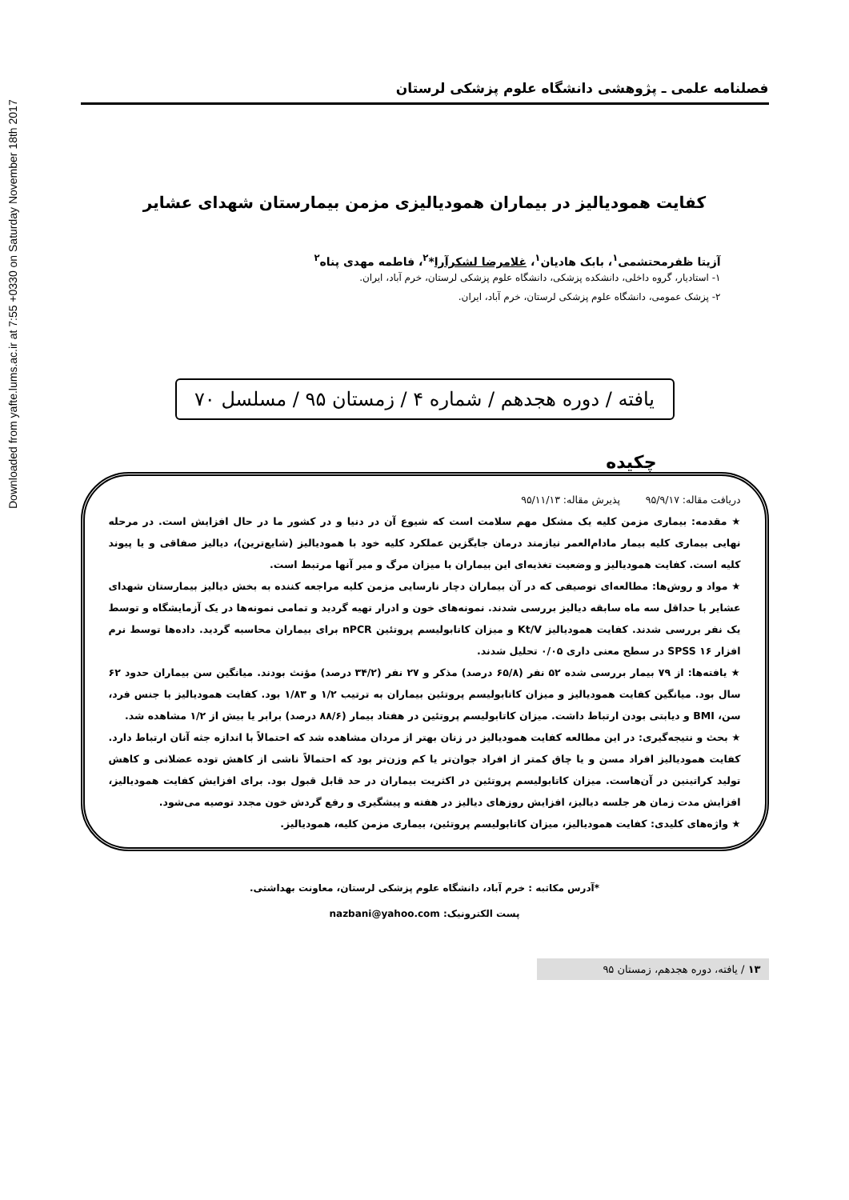Downloaded from yafte.lums.ac.ir at 7:55 +0330 on Saturday November 18th 2017
فصلنامه علمی ـ پژوهشی دانشگاه علوم پزشکی لرستان
کفایت همودیالیز در بیماران همودیالیزی مزمن بیمارستان شهدای عشایر
آزیتا ظفرمحتشمی<sup>۱</sup>، بابک هادیان<sup>۱</sup>، غلامرضا لشکرآرا*<sup>۲</sup>، فاطمه مهدی پناه<sup>۲</sup>
۱- استادیار، گروه داخلی، دانشکده پزشکی، دانشگاه علوم پزشکی لرستان، خرم آباد، ایران.
۲- پزشک عمومی، دانشگاه علوم پزشکی لرستان، خرم آباد، ایران.
یافته / دوره هجدهم / شماره ۴ / زمستان ۹۵ / مسلسل ۷۰
چکیده
دریافت مقاله: ۹۵/۹/۱۷ پذیرش مقاله: ۹۵/۱۱/۱۳
★ مقدمه: بیماری مزمن کلیه یک مشکل مهم سلامت است که شیوع آن در دنیا و در کشور ما در حال افزایش است. در مرحله نهایی بیماری کلیه بیمار مادام‌العمر نیازمند درمان جایگزین عملکرد کلیه خود با همودیالیز (شایع‌ترین)، دیالیز صفاقی و یا پیوند کلیه است. کفایت همودیالیز و وضعیت تغذیه‌ای این بیماران با میزان مرگ و میر آنها مرتبط است.
★ مواد و روش‌ها: مطالعه‌ای توصیفی که در آن بیماران دچار نارسایی مزمن کلیه مراجعه کننده به بخش دیالیز بیمارستان شهدای عشایر با حداقل سه ماه سابقه دیالیز بررسی شدند. نمونه‌های خون و ادرار تهیه گردید و تمامی نمونه‌ها در یک آزمایشگاه و توسط یک نفر بررسی شدند. کفایت همودیالیز Kt/V و میزان کاتابولیسم پروتئین nPCR برای بیماران محاسبه گردید. داده‌ها توسط نرم افزار SPSS ۱۶ در سطح معنی داری ۰/۰۵ تحلیل شدند.
★ یافته‌ها: از ۷۹ بیمار بررسی شده ۵۲ نفر (۶۵/۸ درصد) مذکر و ۲۷ نفر (۳۴/۲ درصد) مؤنث بودند. میانگین سن بیماران حدود ۶۲ سال بود. میانگین کفایت همودیالیز و میزان کاتابولیسم پروتئین بیماران به ترتیب ۱/۲ و ۱/۸۳ بود. کفایت همودیالیز با جنس فرد، سن، BMI و دیابتی بودن ارتباط داشت. میزان کاتابولیسم پروتئین در هفتاد بیمار (۸۸/۶ درصد) برابر یا بیش از ۱/۲ مشاهده شد.
★ بحث و نتیجه‌گیری: در این مطالعه کفایت همودیالیز در زنان بهتر از مردان مشاهده شد که احتمالاً با اندازه جثه آنان ارتباط دارد. کفایت همودیالیز افراد مسن و یا چاق کمتر از افراد جوان‌تر یا کم وزن‌تر بود که احتمالاً ناشی از کاهش توده عضلانی و کاهش تولید کراتینین در آن‌هاست. میزان کاتابولیسم پروتئین در اکثریت بیماران در حد قابل قبول بود. برای افزایش کفایت همودیالیز، افزایش مدت زمان هر جلسه دیالیز، افزایش روزهای دیالیز در هفته و پیشگیری و رفع گردش خون مجدد توصیه می‌شود.
★ واژه‌های کلیدی: کفایت همودیالیز، میزان کاتابولیسم پروتئین، بیماری مزمن کلیه، همودیالیز.
*آدرس مکاتبه : خرم آباد، دانشگاه علوم پزشکی لرستان، معاونت بهداشتی.
پست الکترونیک: nazbani@yahoo.com
۱۳ / یافته، دوره هجدهم، زمستان ۹۵